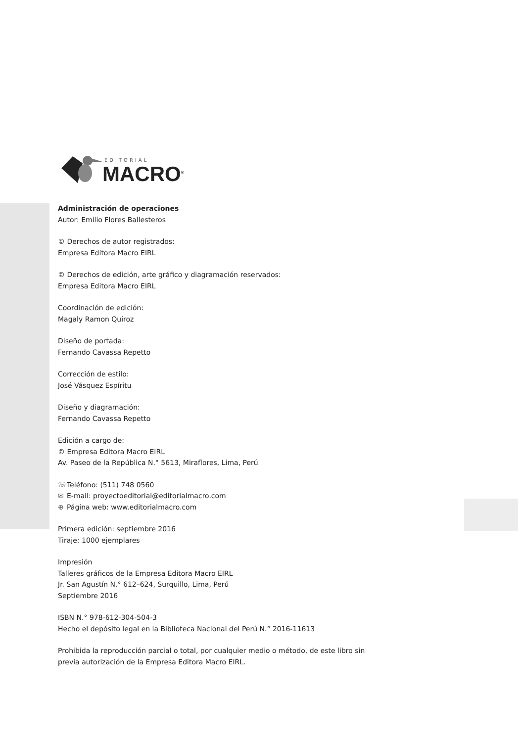EDITORIAL
MACRO<sup>®</sup>
Administración de operaciones
Autor: Emilio Flores Ballesteros
© Derechos de autor registrados:
Empresa Editora Macro EIRL
© Derechos de edición, arte gráfico y diagramación reservados:
Empresa Editora Macro EIRL
Coordinación de edición:
Magaly Ramon Quiroz
Diseño de portada:
Fernando Cavassa Repetto
Corrección de estilo:
José Vásquez Espíritu
Diseño y diagramación:
Fernando Cavassa Repetto
Edición a cargo de:
© Empresa Editora Macro EIRL
Av. Paseo de la República N.° 5613, Miraflores, Lima, Perú
☏ Teléfono: (511) 748 0560
✉ E-mail: proyectoeditorial@editorialmacro.com
⊕ Página web: www.editorialmacro.com
Primera edición: septiembre 2016
Tiraje: 1000 ejemplares
Impresión
Talleres gráficos de la Empresa Editora Macro EIRL
Jr. San Agustín N.° 612–624, Surquillo, Lima, Perú
Septiembre 2016
ISBN N.° 978-612-304-504-3
Hecho el depósito legal en la Biblioteca Nacional del Perú N.° 2016-11613
Prohibida la reproducción parcial o total, por cualquier medio o método, de este libro sin
previa autorización de la Empresa Editora Macro EIRL.